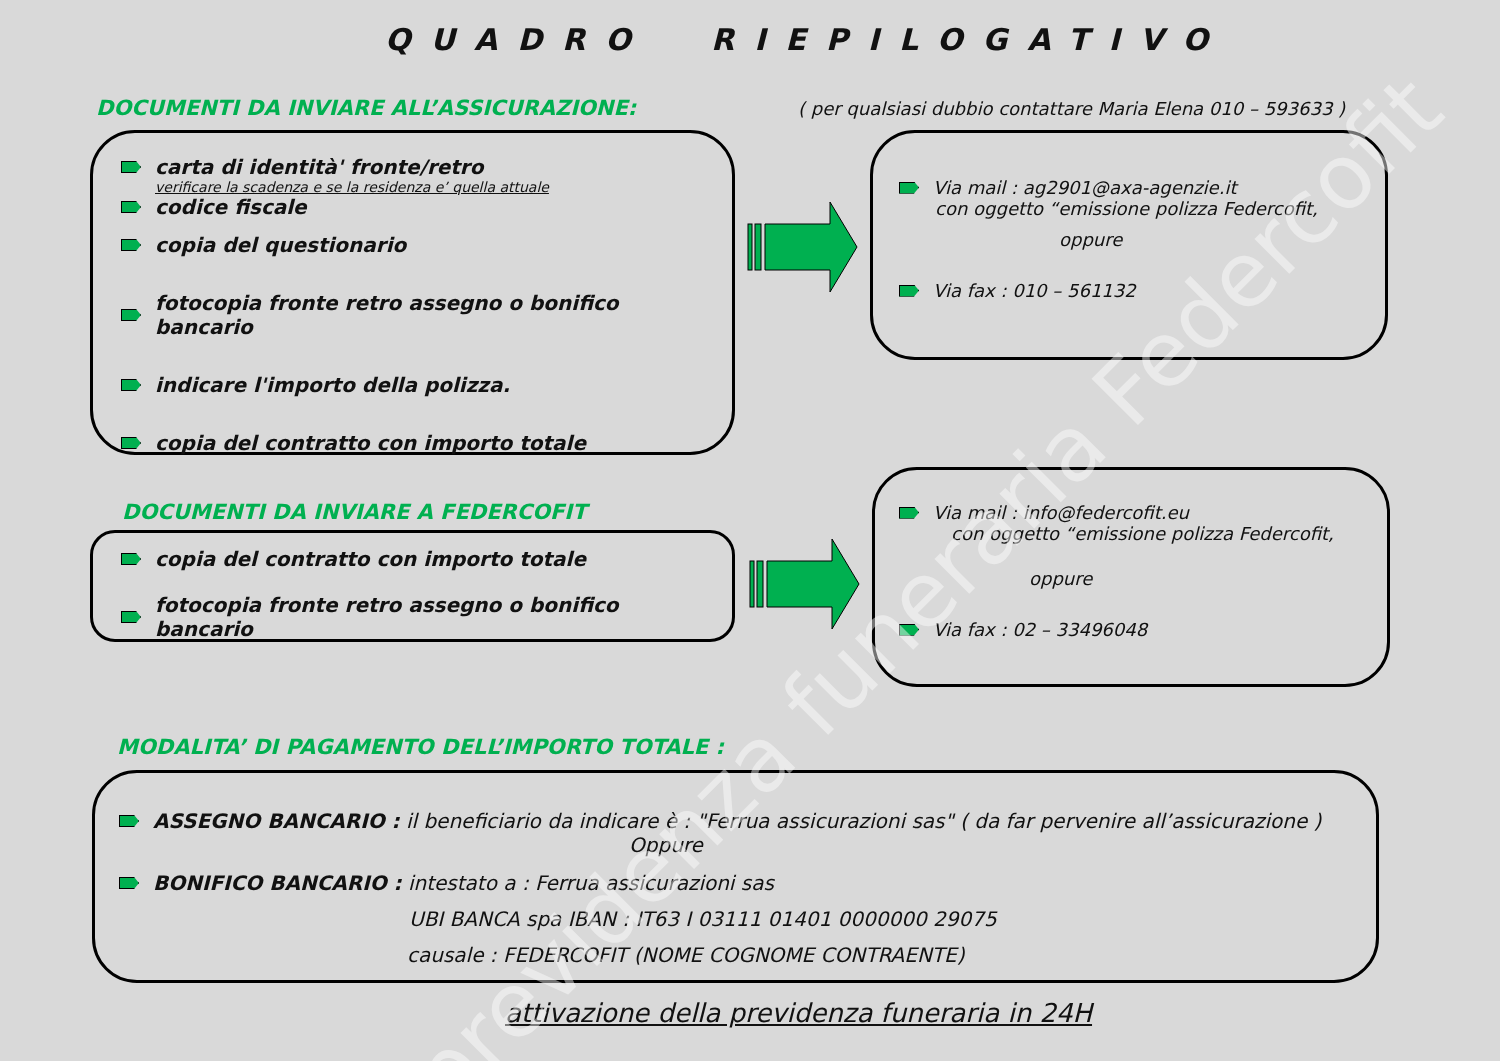QUADRO RIEPILOGATIVO
DOCUMENTI DA INVIARE ALL’ASSICURAZIONE:
( per qualsiasi dubbio contattare Maria Elena 010 – 593633 )
carta di identità' fronte/retro
verificare la scadenza e se la residenza e’ quella attuale
codice fiscale
copia del questionario
fotocopia fronte retro assegno o bonifico bancario
indicare l'importo della polizza.
copia del contratto con importo totale
Via mail : ag2901@axa-agenzie.it
con oggetto “emissione polizza Federcofit,
oppure
Via fax : 010 – 561132
DOCUMENTI DA INVIARE A FEDERCOFIT
copia del contratto con importo totale
fotocopia fronte retro assegno o bonifico bancario
Via mail : info@federcofit.eu
con oggetto “emissione polizza Federcofit,
oppure
Via fax : 02 – 33496048
MODALITA’ DI PAGAMENTO DELL’IMPORTO TOTALE :
ASSEGNO BANCARIO : il beneficiario da indicare è : "Ferrua assicurazioni sas" ( da far pervenire all’assicurazione )
Oppure
BONIFICO BANCARIO : intestato a : Ferrua assicurazioni sas
UBI BANCA spa IBAN : IT63 I 03111 01401 0000000 29075
causale : FEDERCOFIT (NOME COGNOME CONTRAENTE)
attivazione della previdenza funeraria in 24H
previdenza funeraria Federcofit